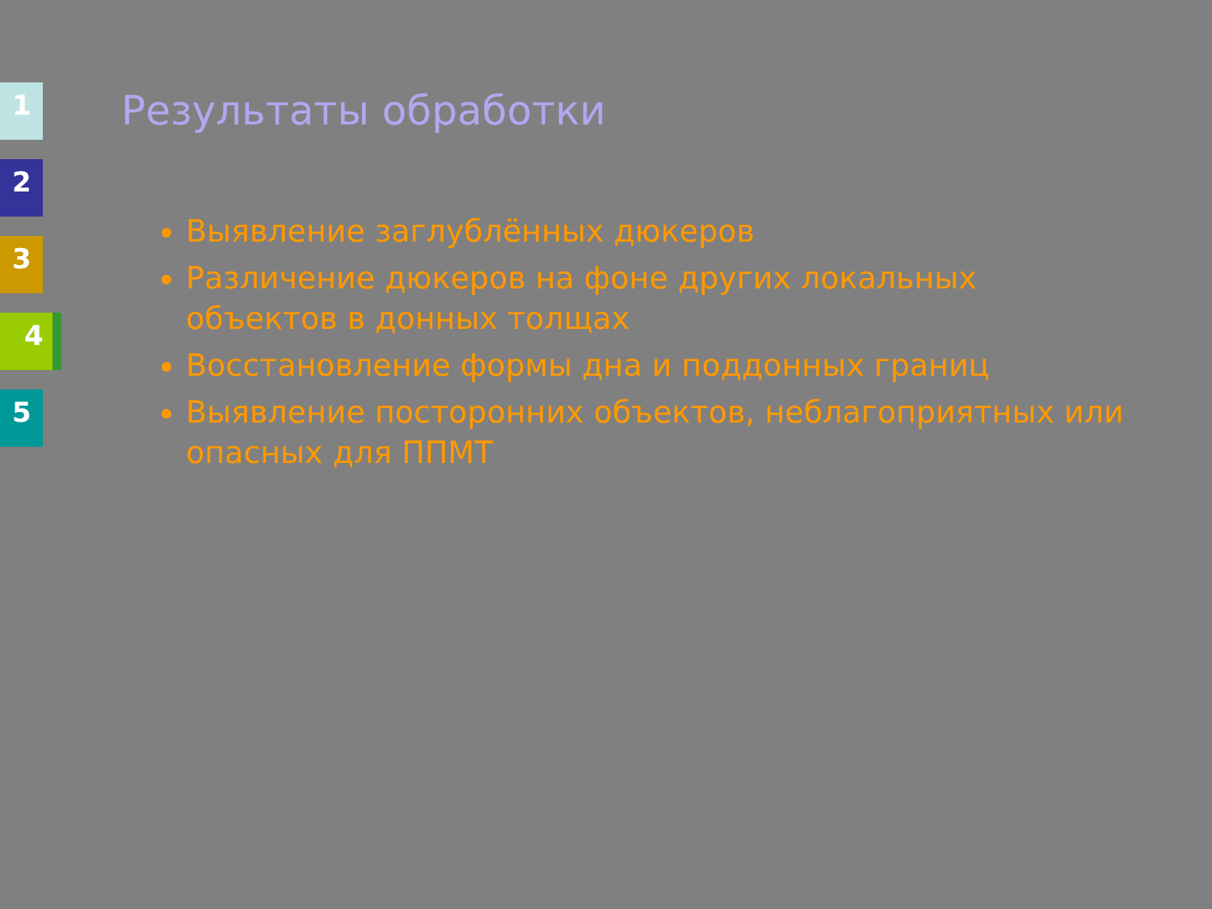1
2
3
4
5
Результаты обработки
Выявление заглублённых дюкеров
Различение дюкеров на фоне других локальных объектов в донных толщах
Восстановление формы дна и поддонных границ
Выявление посторонних объектов, неблагоприятных или опасных для ППМТ